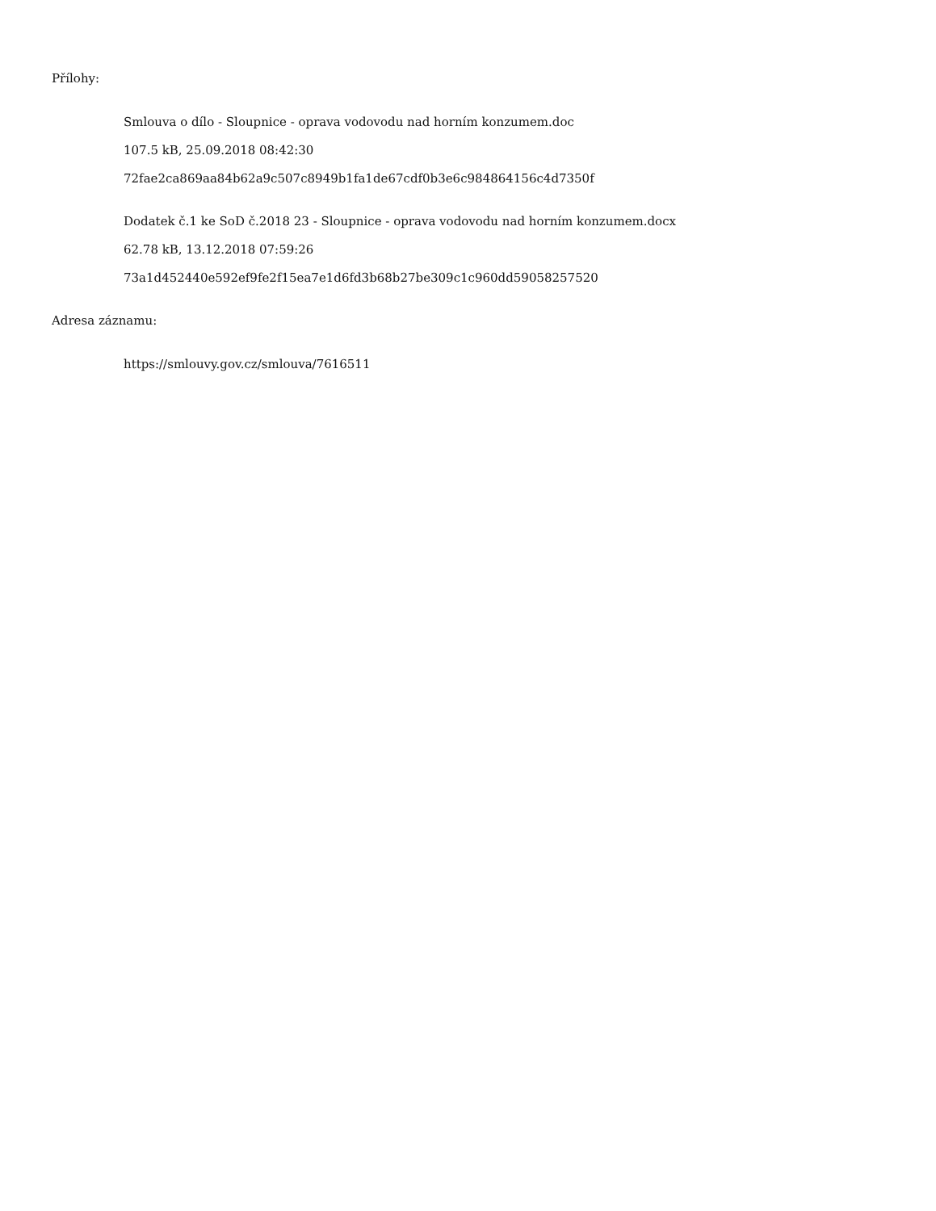Přílohy:
Smlouva o dílo - Sloupnice - oprava vodovodu nad horním konzumem.doc
107.5 kB, 25.09.2018 08:42:30
72fae2ca869aa84b62a9c507c8949b1fa1de67cdf0b3e6c984864156c4d7350f
Dodatek č.1 ke SoD č.2018 23 - Sloupnice - oprava vodovodu nad horním konzumem.docx
62.78 kB, 13.12.2018 07:59:26
73a1d452440e592ef9fe2f15ea7e1d6fd3b68b27be309c1c960dd59058257520
Adresa záznamu:
https://smlouvy.gov.cz/smlouva/7616511